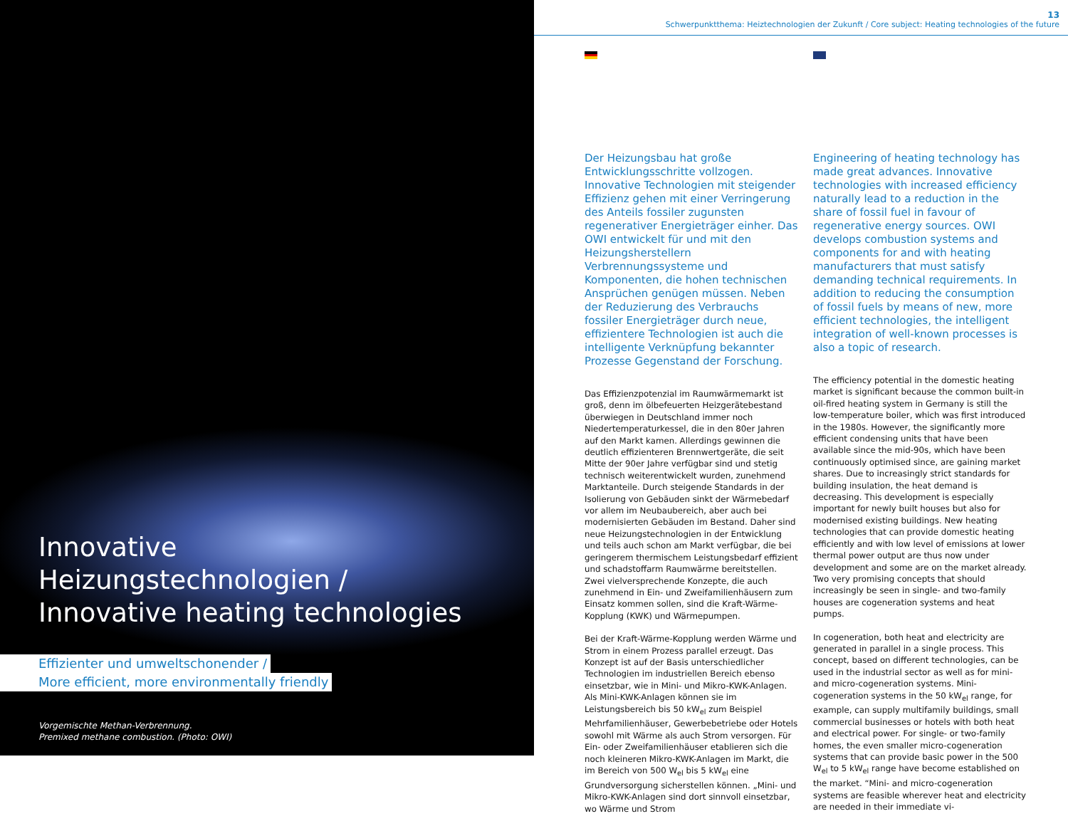Innovative
Heizungstechnologien /
Innovative heating technologies
Effizienter und umweltschonender /
More efficient, more environmentally friendly
Vorgemischte Methan-Verbrennung.
Premixed methane combustion. (Photo: OWI)
13
Schwerpunktthema: Heiztechnologien der Zukunft / Core subject: Heating technologies of the future
Der Heizungsbau hat große Entwicklungsschritte vollzogen. Innovative Technologien mit steigender Effizienz gehen mit einer Verringerung des Anteils fossiler zugunsten regenerativer Energieträger einher. Das OWI entwickelt für und mit den Heizungsherstellern Verbrennungssysteme und Komponenten, die hohen technischen Ansprüchen genügen müssen. Neben der Reduzierung des Verbrauchs fossiler Energieträger durch neue, effizientere Technologien ist auch die intelligente Verknüpfung bekannter Prozesse Gegenstand der Forschung.
Das Effizienzpotenzial im Raumwärmemarkt ist groß, denn im ölbefeuerten Heizgerätebestand überwiegen in Deutschland immer noch Niedertemperaturkessel, die in den 80er Jahren auf den Markt kamen. Allerdings gewinnen die deutlich effizienteren Brennwertgeräte, die seit Mitte der 90er Jahre verfügbar sind und stetig technisch weiterentwickelt wurden, zunehmend Marktanteile. Durch steigende Standards in der Isolierung von Gebäuden sinkt der Wärmebedarf vor allem im Neubaubereich, aber auch bei modernisierten Gebäuden im Bestand. Daher sind neue Heizungstechnologien in der Entwicklung und teils auch schon am Markt verfügbar, die bei geringerem thermischem Leistungsbedarf effizient und schadstoffarm Raumwärme bereitstellen. Zwei vielversprechende Konzepte, die auch zunehmend in Ein- und Zweifamilienhäusern zum Einsatz kommen sollen, sind die Kraft-Wärme-Kopplung (KWK) und Wärmepumpen.
Bei der Kraft-Wärme-Kopplung werden Wärme und Strom in einem Prozess parallel erzeugt. Das Konzept ist auf der Basis unterschiedlicher Technologien im industriellen Bereich ebenso einsetzbar, wie in Mini- und Mikro-KWK-Anlagen. Als Mini-KWK-Anlagen können sie im Leistungsbereich bis 50 kW<sub>el</sub> zum Beispiel Mehrfamilienhäuser, Gewerbebetriebe oder Hotels sowohl mit Wärme als auch Strom versorgen. Für Ein- oder Zweifamilienhäuser etablieren sich die noch kleineren Mikro-KWK-Anlagen im Markt, die im Bereich von 500 W<sub>el</sub> bis 5 kW<sub>el</sub> eine Grundversorgung sicherstellen können. „Mini- und Mikro-KWK-Anlagen sind dort sinnvoll einsetzbar, wo Wärme und Strom
Engineering of heating technology has made great advances. Innovative technologies with increased efficiency naturally lead to a reduction in the share of fossil fuel in favour of regenerative energy sources. OWI develops combustion systems and components for and with heating manufacturers that must satisfy demanding technical requirements. In addition to reducing the consumption of fossil fuels by means of new, more efficient technologies, the intelligent integration of well-known processes is also a topic of research.
The efficiency potential in the domestic heating market is significant because the common built-in oil-fired heating system in Germany is still the low-temperature boiler, which was first introduced in the 1980s. However, the significantly more efficient condensing units that have been available since the mid-90s, which have been continuously optimised since, are gaining market shares. Due to increasingly strict standards for building insulation, the heat demand is decreasing. This development is especially important for newly built houses but also for modernised existing buildings. New heating technologies that can provide domestic heating efficiently and with low level of emissions at lower thermal power output are thus now under development and some are on the market already. Two very promising concepts that should increasingly be seen in single- and two-family houses are cogeneration systems and heat pumps.
In cogeneration, both heat and electricity are generated in parallel in a single process. This concept, based on different technologies, can be used in the industrial sector as well as for mini- and micro-cogeneration systems. Mini-cogeneration systems in the 50 kW<sub>el</sub> range, for example, can supply multifamily buildings, small commercial businesses or hotels with both heat and electrical power. For single- or two-family homes, the even smaller micro-cogeneration systems that can provide basic power in the 500 W<sub>el</sub> to 5 kW<sub>el</sub> range have become established on the market. “Mini- and micro-cogeneration systems are feasible wherever heat and electricity are needed in their immediate vi-